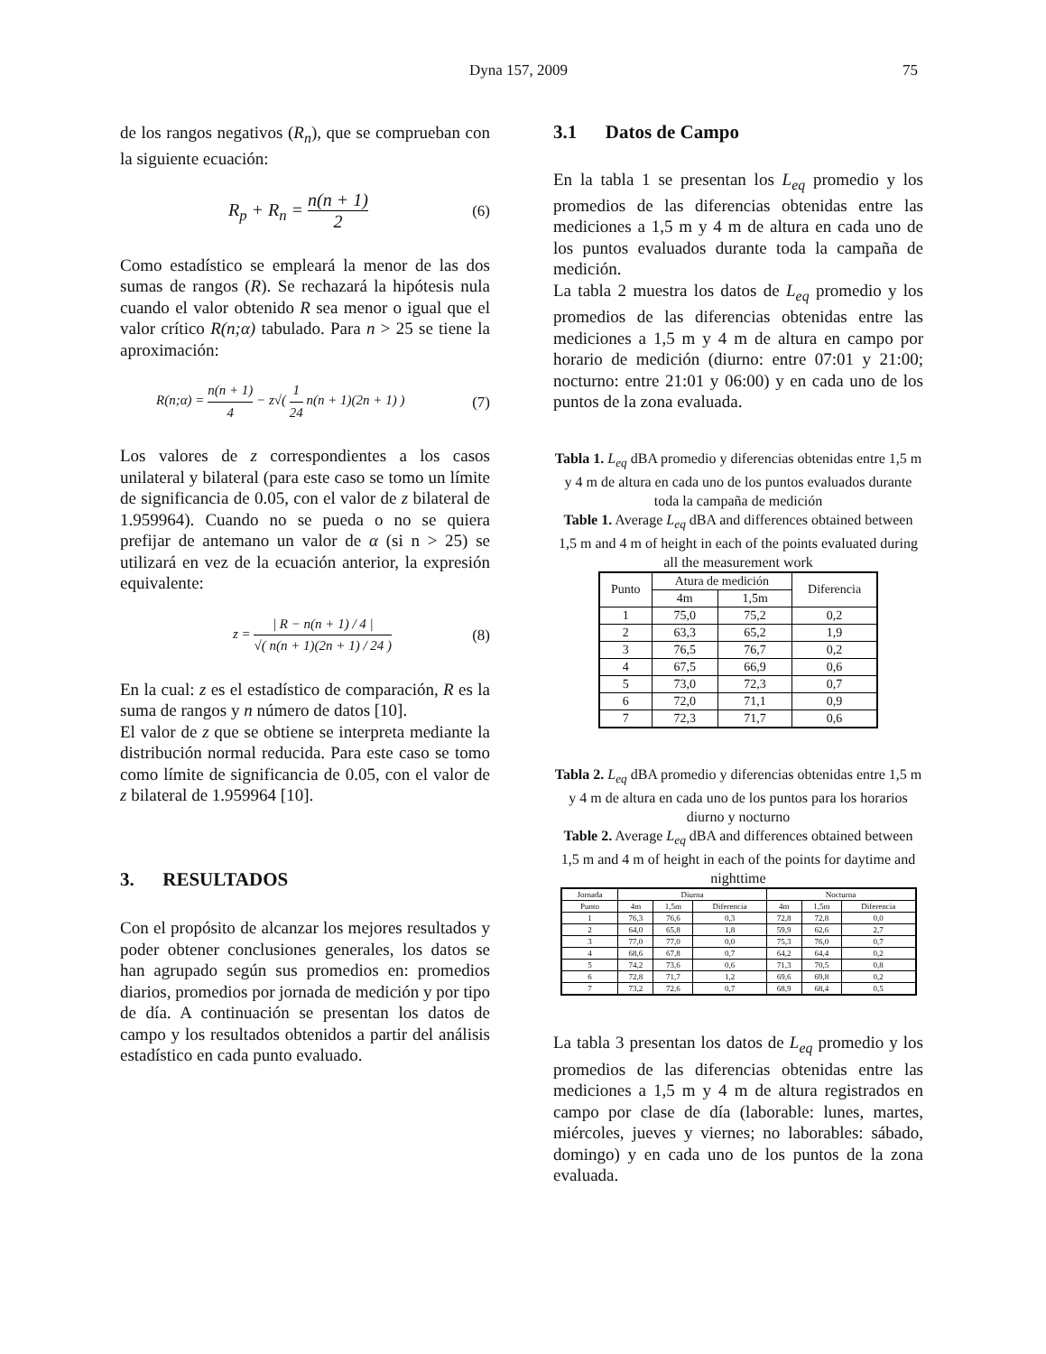Dyna 157, 2009 75
de los rangos negativos (R<sub>n</sub>), que se comprueban con la siguiente ecuación:
R<sub>p</sub> + R<sub>n</sub> = n(n + 1) 2 (6)
Como estadístico se empleará la menor de las dos sumas de rangos (R). Se rechazará la hipótesis nula cuando el valor obtenido R sea menor o igual que el valor crítico R(n;α) tabulado. Para n > 25 se tiene la aproximación:
R(n;α) = n(n + 1) 4 − z√( 1 24 n(n + 1)(2n + 1) ) (7)
Los valores de z correspondientes a los casos unilateral y bilateral (para este caso se tomo un límite de significancia de 0.05, con el valor de z bilateral de 1.959964). Cuando no se pueda o no se quiera prefijar de antemano un valor de α (si n > 25) se utilizará en vez de la ecuación anterior, la expresión equivalente:
z = | R − n(n + 1) / 4 | √( n(n + 1)(2n + 1) / 24 ) (8)
En la cual: z es el estadístico de comparación, R es la suma de rangos y n número de datos [10].
El valor de z que se obtiene se interpreta mediante la distribución normal reducida. Para este caso se tomo como límite de significancia de 0.05, con el valor de z bilateral de 1.959964 [10].
3. RESULTADOS
Con el propósito de alcanzar los mejores resultados y poder obtener conclusiones generales, los datos se han agrupado según sus promedios en: promedios diarios, promedios por jornada de medición y por tipo de día. A continuación se presentan los datos de campo y los resultados obtenidos a partir del análisis estadístico en cada punto evaluado.
3.1 Datos de Campo
En la tabla 1 se presentan los L<sub>eq</sub> promedio y los promedios de las diferencias obtenidas entre las mediciones a 1,5 m y 4 m de altura en cada uno de los puntos evaluados durante toda la campaña de medición.
La tabla 2 muestra los datos de L<sub>eq</sub> promedio y los promedios de las diferencias obtenidas entre las mediciones a 1,5 m y 4 m de altura en campo por horario de medición (diurno: entre 07:01 y 21:00; nocturno: entre 21:01 y 06:00) y en cada uno de los puntos de la zona evaluada.
Tabla 1. L<sub>eq</sub> dBA promedio y diferencias obtenidas entre 1,5 m y 4 m de altura en cada uno de los puntos evaluados durante toda la campaña de medición
Table 1. Average L<sub>eq</sub> dBA and differences obtained between 1,5 m and 4 m of height in each of the points evaluated during all the measurement work
| Punto | Atura de medición | | Diferencia |
| --- | --- | --- | --- |
| | 4m | 1,5m | |
| 1 | 75,0 | 75,2 | 0,2 |
| 2 | 63,3 | 65,2 | 1,9 |
| 3 | 76,5 | 76,7 | 0,2 |
| 4 | 67,5 | 66,9 | 0,6 |
| 5 | 73,0 | 72,3 | 0,7 |
| 6 | 72,0 | 71,1 | 0,9 |
| 7 | 72,3 | 71,7 | 0,6 |
Tabla 2. L<sub>eq</sub> dBA promedio y diferencias obtenidas entre 1,5 m y 4 m de altura en cada uno de los puntos para los horarios diurno y nocturno
Table 2. Average L<sub>eq</sub> dBA and differences obtained between 1,5 m and 4 m of height in each of the points for daytime and nighttime
| Jornada | Diurna | | | Nocturna | | |
| --- | --- | --- | --- | --- | --- | --- |
| Punto | 4m | 1,5m | Diferencia | 4m | 1,5m | Diferencia |
| 1 | 76,3 | 76,6 | 0,3 | 72,8 | 72,8 | 0,0 |
| 2 | 64,0 | 65,8 | 1,8 | 59,9 | 62,6 | 2,7 |
| 3 | 77,0 | 77,0 | 0,0 | 75,3 | 76,0 | 0,7 |
| 4 | 68,6 | 67,8 | 0,7 | 64,2 | 64,4 | 0,2 |
| 5 | 74,2 | 73,6 | 0,6 | 71,3 | 70,5 | 0,8 |
| 6 | 72,8 | 71,7 | 1,2 | 69,6 | 69,8 | 0,2 |
| 7 | 73,2 | 72,6 | 0,7 | 68,9 | 68,4 | 0,5 |
La tabla 3 presentan los datos de L<sub>eq</sub> promedio y los promedios de las diferencias obtenidas entre las mediciones a 1,5 m y 4 m de altura registrados en campo por clase de día (laborable: lunes, martes, miércoles, jueves y viernes; no laborables: sábado, domingo) y en cada uno de los puntos de la zona evaluada.